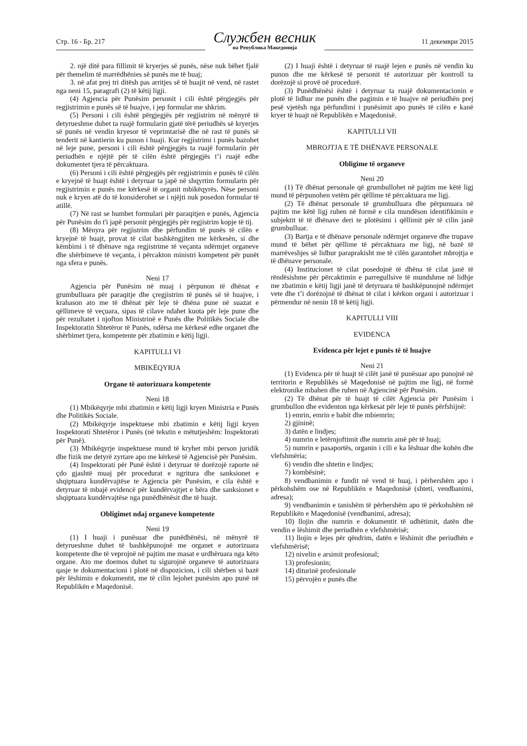Стр. 16 - Бр. 217
Службен весник
на Република Македонија
11 декември 2015
2. një ditë para fillimit të kryerjes së punës, nëse nuk bëhet fjalë për themelim të marrëdhënies së punës me të huaj;
3. në afat prej tri ditësh pas arritjes së të huajit në vend, në rastet nga neni 15, paragrafi (2) të këtij ligji.
(4) Agjencia për Punësim personit i cili është përgjegjës për regjistrimin e punës së të huajve, i jep formular me shkrim.
(5) Personi i cili është përgjegjës për regjistrim në mënyrë të detyrueshme duhet ta ruajë formularin gjatë tërë periudhës së kryerjes së punës në vendin kryesor të veprimtarisë dhe në rast të punës së tenderit në kantierin ku punon i huaji. Kur regjistrimi i punës bazohet në leje pune, personi i cili është përgjegjës ta ruajë formularin për periudhën e njëjtë për të cilën është përgjegjës t’i ruajë edhe dokumentet tjera të përcaktuara.
(6) Personi i cili është përgjegjës për regjistrimin e punës të cilën e kryejnë të huajt është i detyruar ta japë në shqyrtim formularin për regjistrimin e punës me kërkesë të organit mbikëqyrës. Nëse personi nuk e kryen atë do të konsiderohet se i njëjti nuk posedon formular të atillë.
(7) Në rast se humbet formulari për paraqitjen e punës, Agjencia për Punësim do t'i japë personit përgjegjës për regjistrim kopje të tij.
(8) Mënyra për regjistrim dhe përfundim të punës të cilën e kryejnë të huajt, provat të cilat bashkëngjiten me kërkesën, si dhe këmbimi i të dhënave nga regjistrime të veçanta ndërmjet organeve dhe shërbimeve të veçanta, i përcakton ministri kompetent për punët nga sfera e punës.
Neni 17
Agjencia për Punësim në muaj i përpunon të dhënat e grumbulluara për paraqitje dhe çregjistrim të punës së të huajve, i krahason ato me të dhënat për leje të dhëna pune në suazat e qëllimeve të veçuara, sipas të cilave ndahet kuota për leje pune dhe për rezultatet i njofton Ministrinë e Punës dhe Politikës Sociale dhe Inspektoratin Shtetëror të Punës, ndërsa me kërkesë edhe organet dhe shërbimet tjera, kompetente për zbatimin e këtij ligji.
KAPITULLI VI
MBIKËQYRJA
Organe të autorizuara kompetente
Neni 18
(1) Mbikëqyrje mbi zbatimin e këtij ligji kryen Ministria e Punës dhe Politikës Sociale.
(2) Mbikëqyrje inspektuese mbi zbatimin e këtij ligji kryen Inspektorati Shtetëror i Punës (në tekstin e mëtutjeshëm: Inspektorati për Punë).
(3) Mbikëqyrje inspektuese mund të kryhet mbi person juridik dhe fizik me detyrë zyrtare apo me kërkesë të Agjencisë për Punësim.
(4) Inspektorati për Punë është i detyruar të dorëzojë raporte në çdo gjashtë muaj për procedurat e ngritura dhe sanksionet e shqiptuara kundërvajtëse te Agjencia për Punësim, e cila është e detyruar të mbajë evidencë për kundërvajtjet e bëra dhe sanksionet e shqiptuara kundërvajtëse nga punëdhënësit dhe të huajt.
Obligimet ndaj organeve kompetente
Neni 19
(1) I huaji i punësuar dhe punëdhënësi, në mënyrë të detyrueshme duhet të bashkëpunojnë me organet e autorizuara kompetente dhe të veprojnë në pajtim me masat e urdhëruara nga këto organe. Ato me doemos duhet tu sigurojnë organeve të autorizuara qasje te dokumentacioni i plotë në dispozicion, i cili shërben si bazë për lëshimin e dokumentit, me të cilin lejohet punësim apo punë në Republikën e Maqedonisë.
(2) I huaji është i detyruar të ruajë lejen e punës në vendin ku punon dhe me kërkesë të personit të autorizuar për kontroll ta dorëzojë si provë në procedurë.
(3) Punëdhënësi është i detyruar ta ruajë dokumentacionin e plotë të lidhur me punën dhe pagimin e të huajve në periudhën prej pesë vjetësh nga përfundimi i punësimit apo punës të cilën e kanë kryer të huajt në Republikën e Maqedonisë.
KAPITULLI VII
MBROJTJA E TË DHËNAVE PERSONALE
Obligime të organeve
Neni 20
(1) Të dhënat personale që grumbullohet në pajtim me këtë ligj mund të përpunohen vetëm për qëllime të përcaktuara me ligj.
(2) Të dhënat personale të grumbulluara dhe përpunuara në pajtim me këtë ligj ruhen në formë e cila mundëson identifikimin e subjektit të të dhënave deri te plotësimi i qëllimit për të cilin janë grumbulluar.
(3) Bartja e të dhënave personale ndërmjet organeve dhe trupave mund të bëhet për qëllime të përcaktuara me ligj, në bazë të marrëveshjes së lidhur paraprakisht me të cilën garantohet mbrojtja e të dhënave personale.
(4) Institucionet të cilat posedojnë të dhëna të cilat janë të rëndësishme për përcaktimin e parregullsive të mundshme në lidhje me zbatimin e këtij ligji janë të detyruara të bashkëpunojnë ndërmjet vete dhe t’i dorëzojnë të dhënat të cilat i kërkon organi i autorizuar i përmendur në nenin 18 të këtij ligji.
KAPITULLI VIII
EVIDENCA
Evidenca për lejet e punës të të huajve
Neni 21
(1) Evidenca për të huajt të cilët janë të punësuar apo punojnë në territorin e Republikës së Maqedonisë në pajtim me ligj, në formë elektronike mbahen dhe ruhen në Agjencinë për Punësim.
(2) Të dhënat për të huajt të cilët Agjencia për Punësim i grumbullon dhe evidenton nga kërkesat për leje të punës përfshijnë:
1) emrin, emrin e babit dhe mbiemrin;
2) gjininë;
3) datën e lindjes;
4) numrin e letërnjoftimit dhe numrin amë për të huaj;
5) numrin e pasaportës, organin i cili e ka lëshuar dhe kohën dhe vlefshmëria;
6) vendin dhe shtetin e lindjes;
7) kombësinë;
8) vendbanimin e fundit në vend të huaj, i përhershëm apo i përkohshëm ose në Republikën e Maqedonisë (shteti, vendbanimi, adresa);
9) vendbanimin e tanishëm të përhershëm apo të përkohshëm në Republikën e Maqedonisë (vendbanimi, adresa);
10) llojin dhe numrin e dokumentit të udhëtimit, datën dhe vendin e lëshimit dhe periudhën e vlefshmërisë;
11) llojin e lejes për qëndrim, datën e lëshimit dhe periudhën e vlefshmërisë;
12) nivelin e arsimit profesional;
13) profesionin;
14) diturinë profesionale
15) përvojën e punës dhe